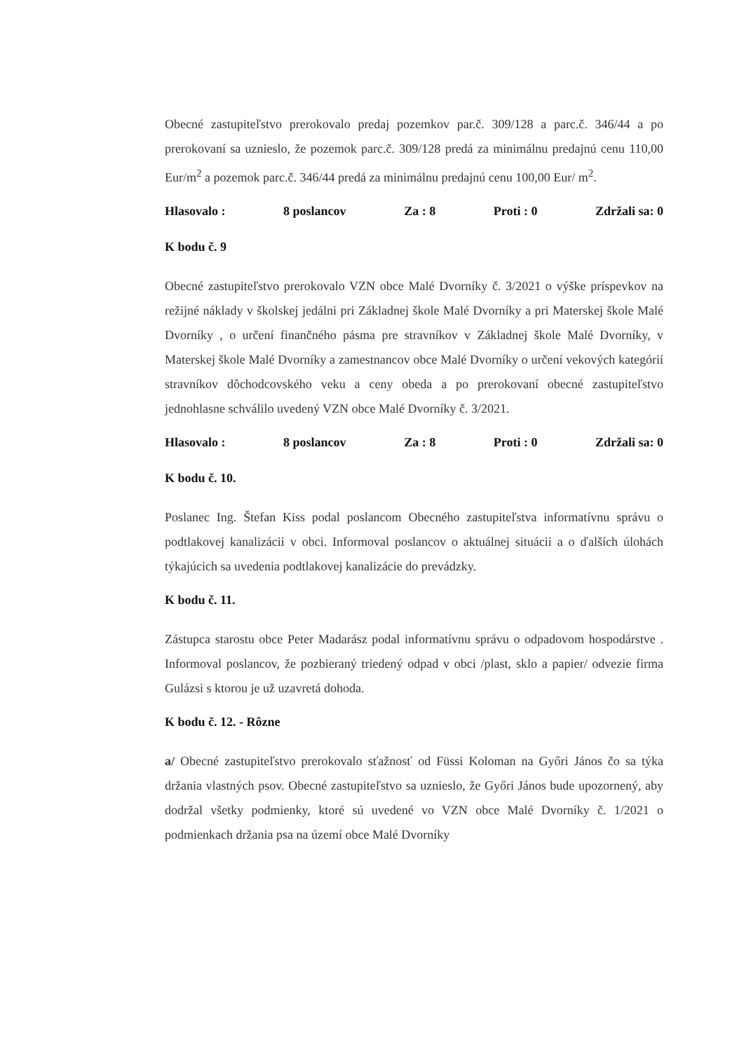Obecné zastupiteľstvo prerokovalo predaj pozemkov par.č. 309/128 a parc.č. 346/44 a po prerokovaní sa uznieslo, že pozemok parc.č. 309/128 predá za minimálnu predajnú cenu 110,00 Eur/m<sup>2</sup> a pozemok parc.č. 346/44 predá za minimálnu predajnú cenu 100,00 Eur/ m<sup>2</sup>.
Hlasovalo : 8 poslancov Za : 8 Proti : 0 Zdržali sa: 0
K bodu č. 9
Obecné zastupiteľstvo prerokovalo VZN obce Malé Dvorníky č. 3/2021 o výške príspevkov na režijné náklady v školskej jedálni pri Základnej škole Malé Dvorníky a pri Materskej škole Malé Dvorníky , o určení finančného pásma pre stravníkov v Základnej škole Malé Dvorníky, v Materskej škole Malé Dvorníky a zamestnancov obce Malé Dvorníky o určení vekových kategórií stravníkov dôchodcovského veku a ceny obeda a po prerokovaní obecné zastupiteľstvo jednohlasne schválilo uvedený VZN obce Malé Dvorníky č. 3/2021.
Hlasovalo : 8 poslancov Za : 8 Proti : 0 Zdržali sa: 0
K bodu č. 10.
Poslanec Ing. Štefan Kiss podal poslancom Obecného zastupiteľstva informatívnu správu o podtlakovej kanalizácii v obci. Informoval poslancov o aktuálnej situácii a o ďalších úlohách týkajúcich sa uvedenia podtlakovej kanalizácie do prevádzky.
K bodu č. 11.
Zástupca starostu obce Peter Madarász podal informatívnu správu o odpadovom hospodárstve . Informoval poslancov, že pozbieraný triedený odpad v obci /plast, sklo a papier/ odvezie firma Gulázsi s ktorou je už uzavretá dohoda.
K bodu č. 12. - Rôzne
a/ Obecné zastupiteľstvo prerokovalo sťažnosť od Füssi Koloman na Győri János čo sa týka držania vlastných psov. Obecné zastupiteľstvo sa uznieslo, že Győri János bude upozornený, aby dodržal všetky podmienky, ktoré sú uvedené vo VZN obce Malé Dvorníky č. 1/2021 o podmienkach držania psa na území obce Malé Dvorníky